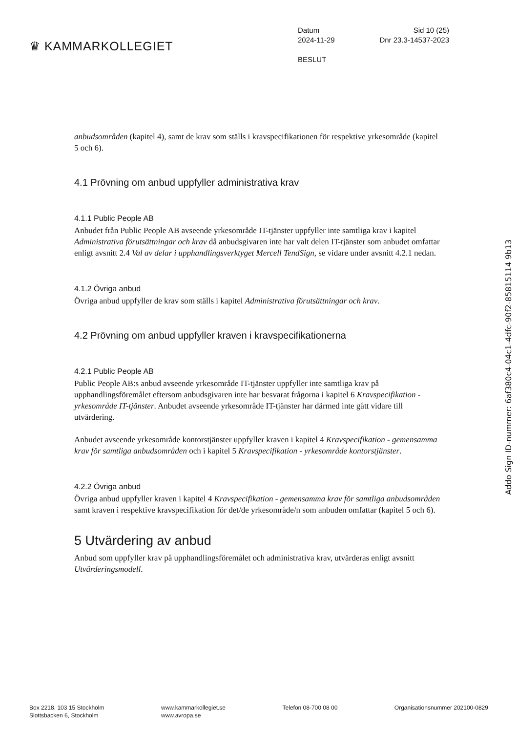♛ KAMMARKOLLEGIET
Datum Sid 10 (25)
2024-11-29 Dnr 23.3-14537-2023
BESLUT
anbudsområden (kapitel 4), samt de krav som ställs i kravspecifikationen för respektive yrkesområde (kapitel 5 och 6).
4.1 Prövning om anbud uppfyller administrativa krav
4.1.1 Public People AB
Anbudet från Public People AB avseende yrkesområde IT-tjänster uppfyller inte samtliga krav i kapitel Administrativa förutsättningar och krav då anbudsgivaren inte har valt delen IT-tjänster som anbudet omfattar enligt avsnitt 2.4 Val av delar i upphandlingsverktyget Mercell TendSign, se vidare under avsnitt 4.2.1 nedan.
4.1.2 Övriga anbud
Övriga anbud uppfyller de krav som ställs i kapitel Administrativa förutsättningar och krav.
4.2 Prövning om anbud uppfyller kraven i kravspecifikationerna
4.2.1 Public People AB
Public People AB:s anbud avseende yrkesområde IT-tjänster uppfyller inte samtliga krav på upphandlingsföremålet eftersom anbudsgivaren inte har besvarat frågorna i kapitel 6 Kravspecifikation - yrkesområde IT-tjänster. Anbudet avseende yrkesområde IT-tjänster har därmed inte gått vidare till utvärdering.
Anbudet avseende yrkesområde kontorstjänster uppfyller kraven i kapitel 4 Kravspecifikation - gemensamma krav för samtliga anbudsområden och i kapitel 5 Kravspecifikation - yrkesområde kontorstjänster.
4.2.2 Övriga anbud
Övriga anbud uppfyller kraven i kapitel 4 Kravspecifikation - gemensamma krav för samtliga anbudsområden samt kraven i respektive kravspecifikation för det/de yrkesområde/n som anbuden omfattar (kapitel 5 och 6).
5 Utvärdering av anbud
Anbud som uppfyller krav på upphandlingsföremålet och administrativa krav, utvärderas enligt avsnitt Utvärderingsmodell.
Addo Sign ID-nummer: 6af380c4-04c1-4dfc-90f2-85815114 9b13
Box 2218, 103 15 Stockholm
Slottsbacken 6, Stockholm
www.kammarkollegiet.se
www.avropa.se
Telefon 08-700 08 00 Organisationsnummer 202100-0829